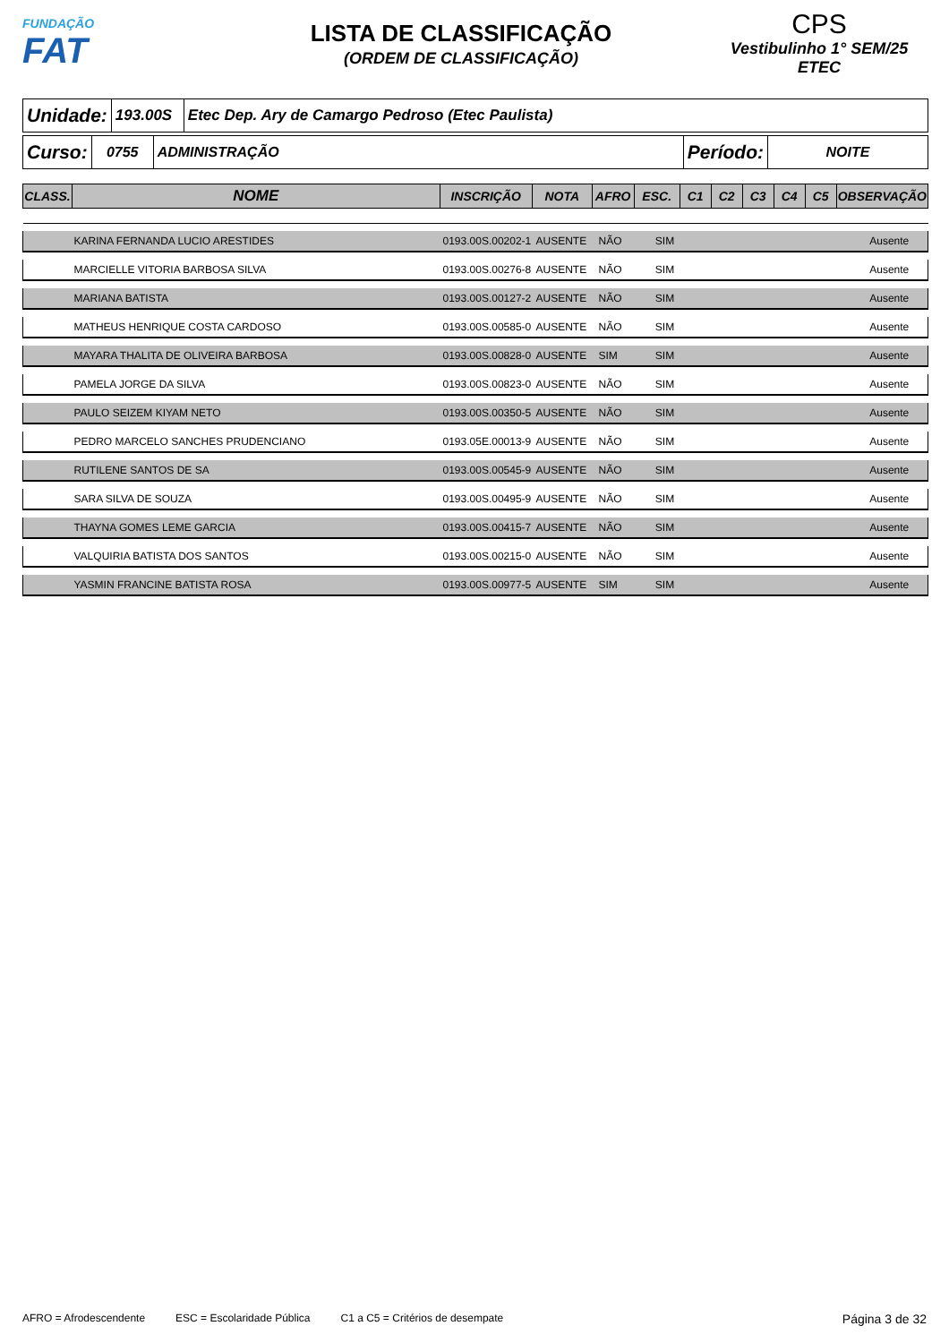FUNDAÇÃO
FAT
LISTA DE CLASSIFICAÇÃO
(ORDEM DE CLASSIFICAÇÃO)
CPS
Vestibulinho 1° SEM/25
ETEC
| Unidade: | 193.00S | Etec Dep. Ary de Camargo Pedroso (Etec Paulista) |
| Curso: | 0755 | ADMINISTRAÇÃO | Período: | NOITE |
| CLASS. | NOME | INSCRIÇÃO | NOTA | AFRO | ESC. | C1 | C2 | C3 | C4 | C5 | OBSERVAÇÃO |
| --- | --- | --- | --- | --- | --- | --- | --- | --- | --- | --- | --- |
| | KARINA FERNANDA LUCIO ARESTIDES | 0193.00S.00202-1 | AUSENTE | NÃO | SIM | | Ausente |
| | MARCIELLE VITORIA BARBOSA SILVA | 0193.00S.00276-8 | AUSENTE | NÃO | SIM | | Ausente |
| | MARIANA BATISTA | 0193.00S.00127-2 | AUSENTE | NÃO | SIM | | Ausente |
| | MATHEUS HENRIQUE COSTA CARDOSO | 0193.00S.00585-0 | AUSENTE | NÃO | SIM | | Ausente |
| | MAYARA THALITA DE OLIVEIRA BARBOSA | 0193.00S.00828-0 | AUSENTE | SIM | SIM | | Ausente |
| | PAMELA JORGE DA SILVA | 0193.00S.00823-0 | AUSENTE | NÃO | SIM | | Ausente |
| | PAULO SEIZEM KIYAM NETO | 0193.00S.00350-5 | AUSENTE | NÃO | SIM | | Ausente |
| | PEDRO MARCELO SANCHES PRUDENCIANO | 0193.05E.00013-9 | AUSENTE | NÃO | SIM | | Ausente |
| | RUTILENE SANTOS DE SA | 0193.00S.00545-9 | AUSENTE | NÃO | SIM | | Ausente |
| | SARA SILVA DE SOUZA | 0193.00S.00495-9 | AUSENTE | NÃO | SIM | | Ausente |
| | THAYNA GOMES LEME GARCIA | 0193.00S.00415-7 | AUSENTE | NÃO | SIM | | Ausente |
| | VALQUIRIA BATISTA DOS SANTOS | 0193.00S.00215-0 | AUSENTE | NÃO | SIM | | Ausente |
| | YASMIN FRANCINE BATISTA ROSA | 0193.00S.00977-5 | AUSENTE | SIM | SIM | | Ausente |
AFRO = Afrodescendente ESC = Escolaridade Pública C1 a C5 = Critérios de desempate Página 3 de 32